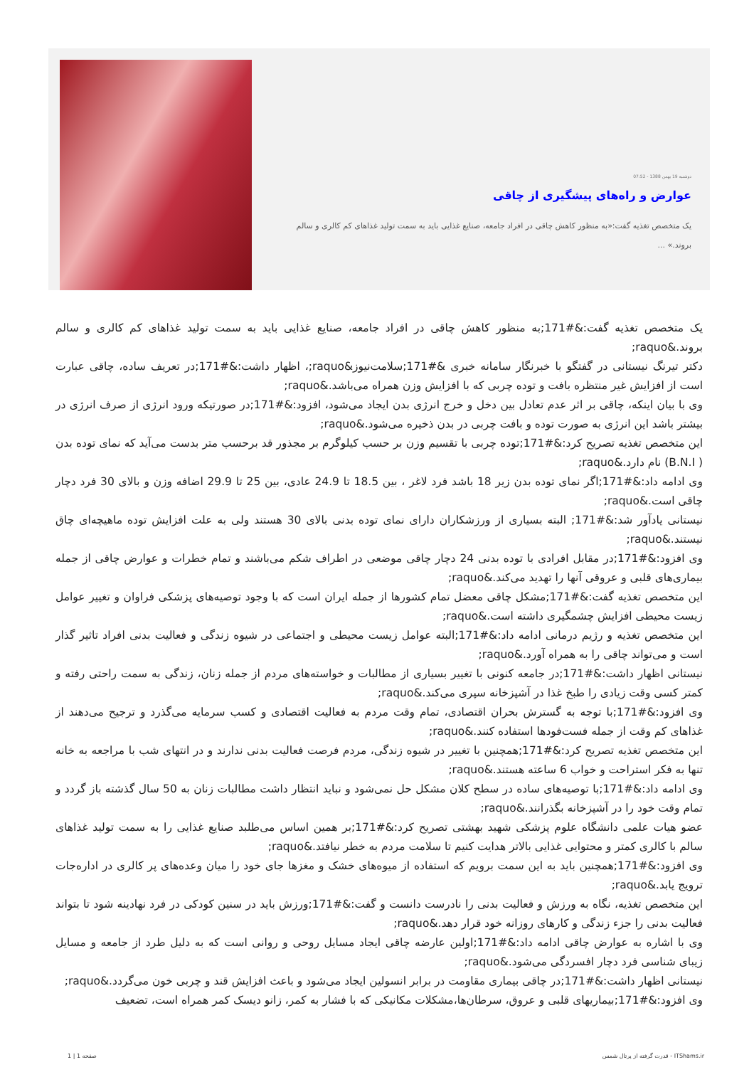دوشنبه 19 بهمن 1388 - 07:52
عوارض و راه‌های پیشگیری از چاقی
یک متخصص تغذیه گفت:«به منظور کاهش چاقی در افراد جامعه، صنایع غذایی باید به سمت تولید غذاهای کم کالری و سالم بروند.» ...
یک متخصص تغذیه گفت:&#171;به منظور کاهش چاقی در افراد جامعه، صنایع غذایی باید به سمت تولید غذاهای کم کالری و سالم بروند.&raquo;
دکتر تیرنگ نیستانی در گفتگو با خبرنگار سامانه خبری &#171;سلامت‌نیوز&raquo;، اظهار داشت:&#171;در تعریف ساده، چاقی عبارت است از افزایش غیر منتظره بافت و توده چربی که با افزایش وزن همراه می‌باشد.&raquo;
وی با بیان اینکه، چاقی بر اثر عدم تعادل بین دخل و خرج انرژی بدن ایجاد می‌شود، افزود:&#171;در صورتیکه ورود انرژی از صرف انرژی در بیشتر باشد این انرژی به صورت توده و بافت چربی در بدن ذخیره می‌شود.&raquo;
این متخصص تغذیه تصریح کرد:&#171;توده چربی با تقسیم وزن بر حسب کیلوگرم بر مجذور قد برحسب متر بدست می‌آید که نمای توده بدن ( B.N.I) نام دارد.&raquo;
وی ادامه داد:&#171;اگر نمای توده بدن زیر 18 باشد فرد لاغر ، بین 18.5 تا 24.9 عادی، بین 25 تا 29.9 اضافه وزن و بالای 30 فرد دچار چاقی است.&raquo;
نیستانی یادآور شد:&#171; البته بسیاری از ورزشکاران دارای نمای توده بدنی بالای 30 هستند ولی به علت افزایش توده ماهیچه‌ای چاق نیستند.&raquo;
وی افزود:&#171;در مقابل افرادی با توده بدنی 24 دچار چاقی موضعی در اطراف شکم می‌باشند و تمام خطرات و عوارض چاقی از جمله بیماری‌های قلبی و عروقی آنها را تهدید می‌کند.&raquo;
این متخصص تغذیه گفت:&#171;مشکل چاقی معضل تمام کشورها از جمله ایران است که با وجود توصیه‌های پزشکی فراوان و تغییر عوامل زیست محیطی افزایش چشمگیری داشته است.&raquo;
این متخصص تغذیه و رژیم درمانی ادامه داد:&#171;البته عوامل زیست محیطی و اجتماعی در شیوه زندگی و فعالیت بدنی افراد تاثیر گذار است و می‌تواند چاقی را به همراه آورد.&raquo;
نیستانی اظهار داشت:&#171;در جامعه کنونی با تغییر بسیاری از مطالبات و خواسته‌های مردم از جمله زنان، زندگی به سمت راحتی رفته و کمتر کسی وقت زیادی را طبخ غذا در آشپزخانه سپری می‌کند.&raquo;
وی افزود:&#171;با توجه به گسترش بحران اقتصادی، تمام وقت مردم به فعالیت اقتصادی و کسب سرمایه می‌گذرد و ترجیح می‌دهند از غذاهای کم وقت از جمله فست‌فودها استفاده کنند.&raquo;
این متخصص تغذیه تصریح کرد:&#171;همچنین با تغییر در شیوه زندگی، مردم فرصت فعالیت بدنی ندارند و در انتهای شب با مراجعه به خانه تنها به فکر استراحت و خواب 6 ساعته هستند.&raquo;
وی ادامه داد:&#171;با توصیه‌های ساده در سطح کلان مشکل حل نمی‌شود و نباید انتظار داشت مطالبات زنان به 50 سال گذشته باز گردد و تمام وقت خود را در آشپزخانه بگذرانند.&raquo;
عضو هیات علمی دانشگاه علوم پزشکی شهید بهشتی تصریح کرد:&#171;بر همین اساس می‌طلبد صنایع غذایی را به سمت تولید غذاهای سالم با کالری کمتر و محتوایی غذایی بالاتر هدایت کنیم تا سلامت مردم به خطر نیافتد.&raquo;
وی افزود:&#171;همچنین باید به این سمت برویم که استفاده از میوه‌های خشک و مغزها جای خود را میان وعده‌های پر کالری در اداره‌جات ترویج یابد.&raquo;
این متخصص تغذیه، نگاه به ورزش و فعالیت بدنی را نادرست دانست و گفت:&#171;ورزش باید در سنین کودکی در فرد نهادینه شود تا بتواند فعالیت بدنی را جزء زندگی و کارهای روزانه خود قرار دهد.&raquo;
وی با اشاره به عوارض چاقی ادامه داد:&#171;اولین عارضه چاقی ایجاد مسایل روحی و روانی است که به دلیل طرد از جامعه و مسایل زیبای شناسی فرد دچار افسردگی می‌شود.&raquo;
نیستانی اظهار داشت:&#171;در چاقی بیماری مقاومت در برابر انسولین ایجاد می‌شود و باعث افزایش قند و چربی خون می‌گردد.&raquo;
وی افزود:&#171;بیماریهای قلبی و عروق، سرطان‌ها،مشکلات مکانیکی که با فشار به کمر، زانو دیسک کمر همراه است، تضعیف
قدرت گرفته از پرتال شمس - ITShams.ir صفحه 1 | 1